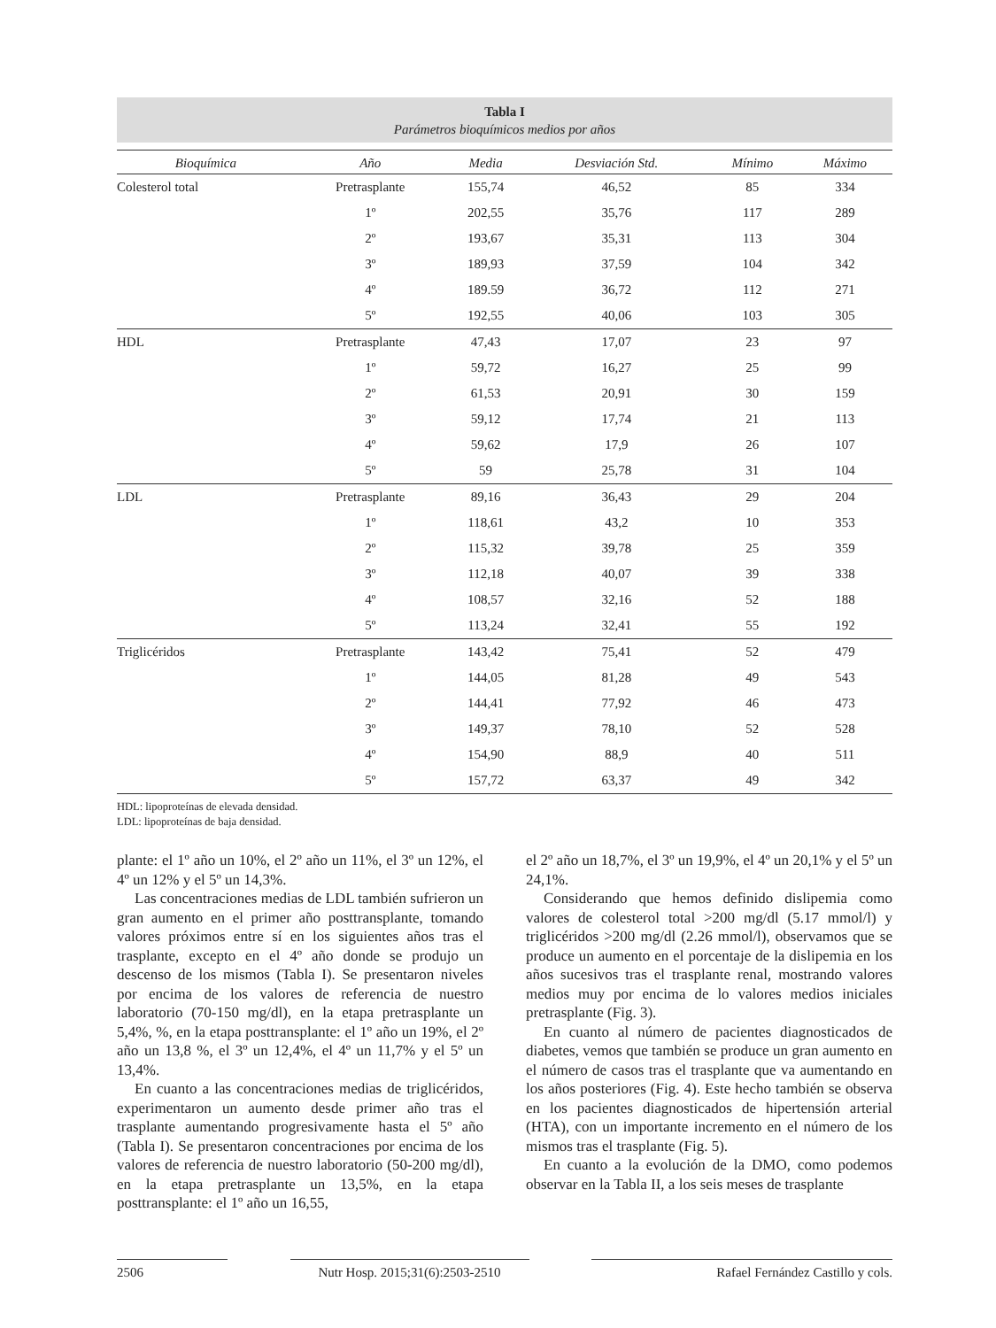Tabla I
Parámetros bioquímicos medios por años
| Bioquímica | Año | Media | Desviación Std. | Mínimo | Máximo |
| --- | --- | --- | --- | --- | --- |
| Colesterol total | Pretrasplante | 155,74 | 46,52 | 85 | 334 |
| | 1º | 202,55 | 35,76 | 117 | 289 |
| | 2º | 193,67 | 35,31 | 113 | 304 |
| | 3º | 189,93 | 37,59 | 104 | 342 |
| | 4º | 189.59 | 36,72 | 112 | 271 |
| | 5º | 192,55 | 40,06 | 103 | 305 |
| HDL | Pretrasplante | 47,43 | 17,07 | 23 | 97 |
| | 1º | 59,72 | 16,27 | 25 | 99 |
| | 2º | 61,53 | 20,91 | 30 | 159 |
| | 3º | 59,12 | 17,74 | 21 | 113 |
| | 4º | 59,62 | 17,9 | 26 | 107 |
| | 5º | 59 | 25,78 | 31 | 104 |
| LDL | Pretrasplante | 89,16 | 36,43 | 29 | 204 |
| | 1º | 118,61 | 43,2 | 10 | 353 |
| | 2º | 115,32 | 39,78 | 25 | 359 |
| | 3º | 112,18 | 40,07 | 39 | 338 |
| | 4º | 108,57 | 32,16 | 52 | 188 |
| | 5º | 113,24 | 32,41 | 55 | 192 |
| Triglicéridos | Pretrasplante | 143,42 | 75,41 | 52 | 479 |
| | 1º | 144,05 | 81,28 | 49 | 543 |
| | 2º | 144,41 | 77,92 | 46 | 473 |
| | 3º | 149,37 | 78,10 | 52 | 528 |
| | 4º | 154,90 | 88,9 | 40 | 511 |
| | 5º | 157,72 | 63,37 | 49 | 342 |
HDL: lipoproteínas de elevada densidad.
LDL: lipoproteínas de baja densidad.
plante: el 1º año un 10%, el 2º año un 11%, el 3º un 12%, el 4º un 12% y el 5º un 14,3%.
Las concentraciones medias de LDL también sufrieron un gran aumento en el primer año posttransplante, tomando valores próximos entre sí en los siguientes años tras el trasplante, excepto en el 4º año donde se produjo un descenso de los mismos (Tabla I). Se presentaron niveles por encima de los valores de referencia de nuestro laboratorio (70-150 mg/dl), en la etapa pretrasplante un 5,4%, %, en la etapa posttransplante: el 1º año un 19%, el 2º año un 13,8 %, el 3º un 12,4%, el 4º un 11,7% y el 5º un 13,4%.
En cuanto a las concentraciones medias de triglicéridos, experimentaron un aumento desde primer año tras el trasplante aumentando progresivamente hasta el 5º año (Tabla I). Se presentaron concentraciones por encima de los valores de referencia de nuestro laboratorio (50-200 mg/dl), en la etapa pretrasplante un 13,5%, en la etapa posttransplante: el 1º año un 16,55,
el 2º año un 18,7%, el 3º un 19,9%, el 4º un 20,1% y el 5º un 24,1%.
Considerando que hemos definido dislipemia como valores de colesterol total >200 mg/dl (5.17 mmol/l) y triglicéridos >200 mg/dl (2.26 mmol/l), observamos que se produce un aumento en el porcentaje de la dislipemia en los años sucesivos tras el trasplante renal, mostrando valores medios muy por encima de lo valores medios iniciales pretrasplante (Fig. 3).
En cuanto al número de pacientes diagnosticados de diabetes, vemos que también se produce un gran aumento en el número de casos tras el trasplante que va aumentando en los años posteriores (Fig. 4). Este hecho también se observa en los pacientes diagnosticados de hipertensión arterial (HTA), con un importante incremento en el número de los mismos tras el trasplante (Fig. 5).
En cuanto a la evolución de la DMO, como podemos observar en la Tabla II, a los seis meses de trasplante
2506 Nutr Hosp. 2015;31(6):2503-2510 Rafael Fernández Castillo y cols.